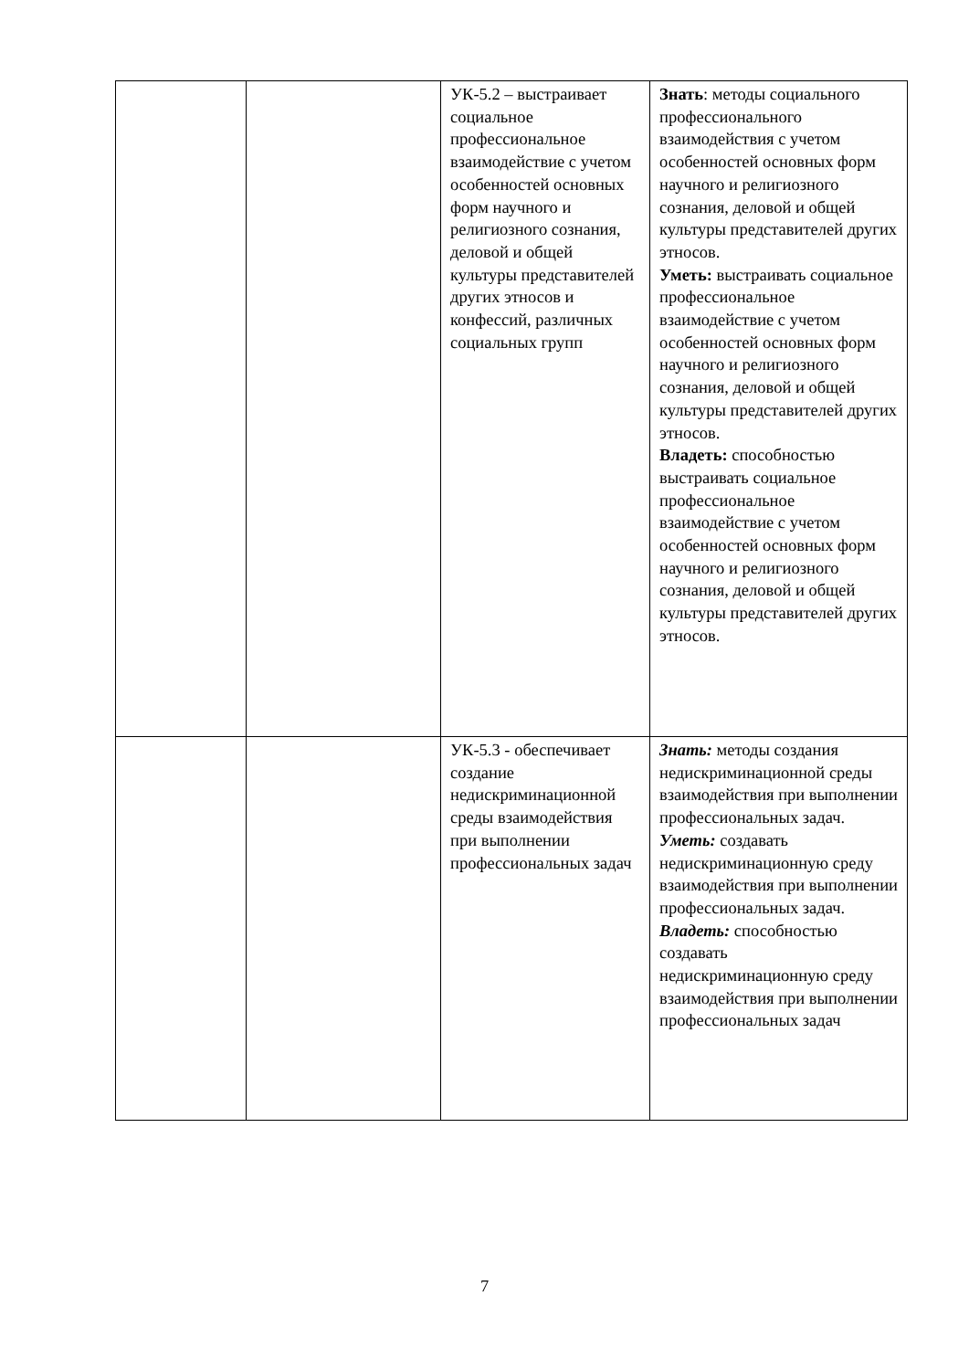| | | УК-5.2 – выстраивает социальное профессиональное взаимодействие с учетом особенностей основных форм научного и религиозного сознания, деловой и общей культуры представителей других этносов и конфессий, различных социальных групп | Знать : методы социального профессионального взаимодействия с учетом особенностей основных форм научного и религиозного сознания, деловой и общей культуры представителей других этносов. Уметь: выстраивать социальное профессиональное взаимодействие с учетом особенностей основных форм научного и религиозного сознания, деловой и общей культуры представителей других этносов. Владеть: способностью выстраивать социальное профессиональное взаимодействие с учетом особенностей основных форм научного и религиозного сознания, деловой и общей культуры представителей других этносов. |
| | | УК-5.3 - обеспечивает создание недискриминационной среды взаимодействия при выполнении профессиональных задач | Знать: методы создания недискриминационной среды взаимодействия при выполнении профессиональных задач. Уметь: создавать недискриминационную среду взаимодействия при выполнении профессиональных задач. Владеть: способностью создавать недискриминационную среду взаимодействия при выполнении профессиональных задач |
7